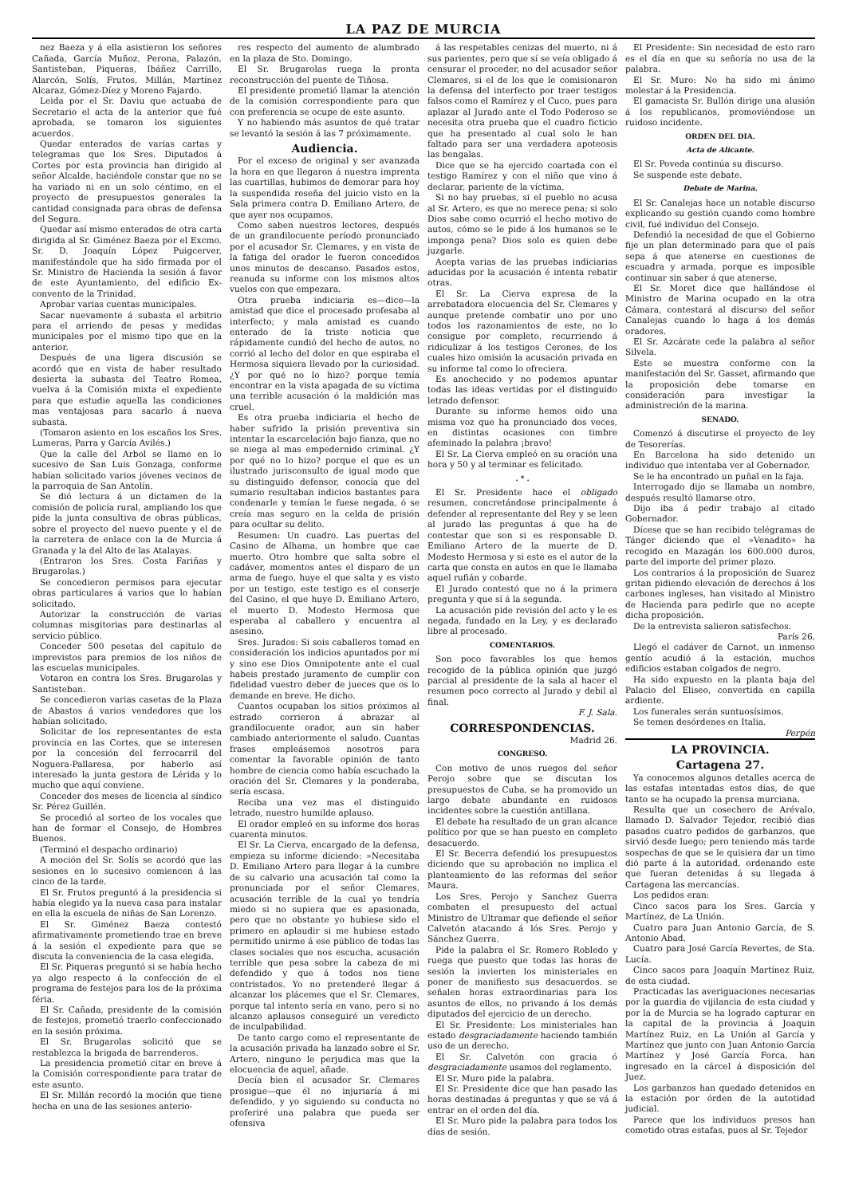LA PAZ DE MURCIA
nez Baeza y á ella asistieron los señores Cañada, García Muñoz, Perona, Palazón, Santisteban, Piqueras, Ibáñez Carrillo, Alarcón, Solís, Frutos, Millán, Martínez Alcaraz, Gómez-Díez y Moreno Fajardo.
Leida por el Sr. Daviu que actuaba de Secretario el acta de la anterior que fué aprobada, se tomaron los siguientes acuerdos.
Quedar enterados de varias cartas y telegramas que los Sres. Diputados á Cortes por esta provincia han dirigido al señor Alcalde, haciéndole constar que no se ha variado ni en un solo céntimo, en el proyecto de presupuestos generales la cantidad consignada para obras de defensa del Segura.
Quedar así mismo enterados de otra carta dirigida al Sr. Giménez Baeza por el Excmo. Sr. D. Joaquín López Puigcerver, manifestándole que ha sido firmada por el Sr. Ministro de Hacienda la sesión á favor de este Ayuntamiento, del edificio Ex-convento de la Trinidad.
Aprobar varias cuentas municipales.
Sacar nuevamente á subasta el arbitrio para el arriendo de pesas y medidas municipales por el mismo tipo que en la anterior.
Después de una ligera discusión se acordó que en vista de haber resultado desierta la subasta del Teatro Romea, vuelva á la Comisión mixta el expediente para que estudie aquella las condiciones mas ventajosas para sacarlo á nueva subasta.
(Tomaron asiento en los escaños los Sres. Lumeras, Parra y García Avilés.)
Que la calle del Arbol se llame en lo sucesivo de San Luis Gonzaga, conforme habían solicitado varios jóvenes vecinos de la parroquia de San Antolín.
Se dió lectura á un dictamen de la comisión de policía rural, ampliando los que pide la junta consultiva de obras públicas, sobre el proyecto del nuevo puente y el de la carretera de enlace con la de Murcia á Granada y la del Alto de las Atalayas.
(Entraron los Sres. Costa Fariñas y Brugarolas.)
Se concedieron permisos para ejecutar obras particulares á varios que lo habían solicitado.
Autorizar la construcción de varias columnas misgitorias para destinarlas al servicio público.
Conceder 500 pesetas del capítulo de imprevistos para premios de los niños de las escuelas municipales.
Votaron en contra los Sres. Brugarolas y Santisteban.
Se concedieron varias casetas de la Plaza de Abastos á varios vendedores que los habían solicitado.
Solicitar de los representantes de esta provincia en las Cortes, que se interesen por la concesión del ferrocarril del Noguera-Pallaresa, por haberlo así interesado la junta gestora de Lérida y lo mucho que aquí conviene.
Conceder dos meses de licencia al síndico Sr. Pérez Guillén.
Se procedió al sorteo de los vocales que han de formar el Consejo, de Hombres Buenos.
(Terminó el despacho ordinario)
A moción del Sr. Solís se acordó que las sesiones en lo sucesivo comiencen á las cinco de la tarde.
El Sr. Frutos preguntó á la presidencia si había elegido ya la nueva casa para instalar en ella la escuela de niñas de San Lorenzo.
El Sr. Giménez Baeza contestó afirmativamente prometiendo trae en breve á la sesión el expediente para que se discuta la conveniencia de la casa elegida.
El Sr. Piqueras preguntó si se había hecho ya algo respecto á la confección de el programa de festejos para los de la próxima féria.
El Sr. Cañada, presidente de la comisión de festejos, prometió traerlo confeccionado en la sesión próxima.
El Sr. Brugarolas solicitó que se restablezca la brigada de barrenderos.
La presidencia prometió citar en breve á la Comisión correspondiente para tratar de este asunto.
El Sr. Millán recordó la moción que tiene hecha en una de las sesiones anterio-
res respecto del aumento de alumbrado en la plaza de Sto. Domingo.
El Sr. Brugarolas ruega la pronta reconstrucción del puente de Tiñosa.
El presidente prometió llamar la atención de la comisión correspondiente para que con preferencia se ocupe de este asunto.
Y no habiendo más asuntos de qué tratar se levantó la sesión á las 7 próximamente.
Audiencia.
Por el exceso de original y ser avanzada la hora en que llegaron á nuestra imprenta las cuartillas, hubimos de demorar para hoy la suspendida reseña del juicio visto en la Sala primera contra D. Emiliano Artero, de que ayer nos ocupamos.
Como saben nuestros lectores, después de un grandilocuente período pronunciado por el acusador Sr. Clemares, y en vista de la fatiga del orador le fueron concedidos unos minutos de descanso. Pasados estos, reanuda su informe con los mismos altos vuelos con que empezara.
Otra prueba indiciaria es—dice—la amistad que dice el procesado profesaba al interfecto; y mala amistad es cuando enterado de la triste noticia que rápidamente cundió del hecho de autos, no corrió al lecho del dolor en que espiraba el Hermosa siquiera llevado por la curiosidad. ¿Y por qué no lo hizo? porque temía encontrar en la vista apagada de su víctima una terrible acusación ó la maldición mas cruel.
Es otra prueba indiciaria el hecho de haber sufrido la prisión preventiva sin intentar la escarcelación bajo fianza, que no se niega al mas empedernido criminal. ¿Y por qué no lo hizo? porque el que es un ilustrado jurisconsulto de igual modo que su distinguido defensor, conocía que del sumario resultaban indicios bastantes para condenarle y temían le fuese negada, ó se creía mas seguro en la celda de prisión para ocultar su delito.
Resumen: Un cuadro. Las puertas del Casino de Alhama, un hombre que cae muerto. Otro hombre que salta sobre el cadáver, momentos antes el disparo de un arma de fuego, huye el que salta y es visto por un testigo, este testigo es el conserje del Casino, el que huye D. Emiliano Artero, el muerto D. Modesto Hermosa que esperaba al caballero y encuentra al asesino.
Sres. Jurados: Si sois caballeros tomad en consideración los indicios apuntados por mí y sino ese Dios Omnipotente ante el cual habeis prestado juramento de cumplir con fidelidad vuestro deber de jueces que os lo demande en breve. He dicho.
Cuantos ocupaban los sitios próximos al estrado corrieron á abrazar al grandilocuente orador, aun sin haber cambiado anteriormente el saludo. Cuantas frases empleásemos nosotros para comentar la favorable opinión de tanto hombre de ciencia como había escuchado la oración del Sr. Clemares y la ponderaba, sería escasa.
Reciba una vez mas el distinguido letrado, nuestro humilde aplauso.
El orador empleó en su informe dos horas cuarenta minutos.
El Sr. La Cierva, encargado de la defensa, empieza su informe diciendo: »Necesitaba D. Emiliano Artero para llegar á la cumbre de su calvario una acusación tal como la pronunciada por el señor Clemares, acusación terrible de la cual yo tendría miedo si no supiera que es apasionada, pero que no obstante yo hubiese sido el primero en aplaudir si me hubiese estado permitido unirme á ese público de todas las clases sociales que nos escucha, acusación terrible que pesa sobre la cabeza de mi defendido y que á todos nos tiene contristados. Yo no pretenderé llegar á alcanzar los plácemes que el Sr. Clemares, porque tal intento sería en vano, pero si no alcanzo aplausos conseguiré un veredicto de inculpabilidad.
De tanto cargo como el representante de la acusación privada ha lanzado sobre el Sr. Artero, ninguno le perjudica mas que la elocuencia de aquel, añade.
Decía bien el acusador Sr. Clemares prosigue—que él no injuriaría á mi defendido, y yo siguiendo su conducta no proferiré una palabra que pueda ser ofensiva
á las respetables cenizas del muerto, ni á sus parientes, pero que sí se veía obligado á censurar el proceder, no del acusador señor Clemares, si el de los que le comisionaron la defensa del interfecto por traer testigos falsos como el Ramírez y el Cuco, pues para aplazar al Jurado ante el Todo Poderoso se necesita otra prueba que el cuadro ficticio que ha presentado al cual solo le han faltado para ser una verdadera apoteosis las bengalas.
Dice que se ha ejercido coartada con el testigo Ramírez y con el niño que vino á declarar, pariente de la víctima.
Si no hay pruebas, si el pueblo no acusa al Sr. Artero, es que no merece pena; si solo Dios sabe como ocurrió el hecho motivo de autos, cómo se le pide á los humanos se le imponga pena? Dios solo es quien debe juzgarle.
Acepta varias de las pruebas indiciarias aducidas por la acusación é intenta rebatir otras.
El Sr. La Cierva expresa de la arrebatadora elocuencia del Sr. Clemares y aunque pretende combatir uno por uno todos los razonamientos de este, no lo consigue por completo, recurriendo á ridiculizar á los testigos Cerones, de los cuales hizo omisión la acusación privada en su informe tal como lo ofreciera.
Es anochecido y no podemos apuntar todas las ideas vertidas por el distinguido letrado defensor.
Durante su informe hemos oido una misma voz que ha pronunciado dos veces, en distintas ocasiones con timbre afeminado la palabra ¡bravo!
El Sr. La Cierva empleó en su oración una hora y 50 y al terminar es felicitado.
. * .
El Sr. Presidente hace el obligado resumen, concretándose principalmente á defender al representante del Rey y se leen al jurado las preguntas á que ha de contestar que son si es responsable D. Emiliano Artero de la muerte de D. Modesto Hermosa y si este es el autor de la carta que consta en autos en que le llamaba aquel rufián y cobarde.
El Jurado contestó que no á la primera pregunta y que sí á la segunda.
La acusación pide revisión del acto y le es negada, fundado en la Ley, y es declarado libre al procesado.
COMENTARIOS.
Son poco favorables los que hemos recogido de la pública opinión que juzgó parcial al presidente de la sala al hacer el resumen poco correcto al Jurado y debil al final.
F. J. Sala.
CORRESPONDENCIAS.
Madrid 26.
CONGRESO.
Con motivo de unos ruegos del señor Perojo sobre que se discutan los presupuestos de Cuba, se ha promovido un largo debate abundante en ruidosos incidentes sobre la cuestión antillana.
El debate ha resultado de un gran alcance político por que se han puesto en completo desacuerdo.
El Sr. Becerra defendió los presupuestos diciendo que su aprobación no implica el planteamiento de las reformas del señor Maura.
Los Sres. Perojo y Sanchez Guerra combaten el presupuesto del actual Ministro de Ultramar que defiende el señor Calvetón atacando á lós Sres. Perojo y Sánchez Guerra.
Pide la palabra el Sr. Romero Robledo y ruega que puesto que todas las horas de sesión la invierten los ministeriales en poner de manifiesto sus desacuerdos. se señalen horas extraordinarias para los asuntos de ellos, no privando á los demás diputados del ejercicio de un derecho.
El Sr. Presidente: Los ministeriales han estado desgraciadamente haciendo también uso de un derecho.
El Sr. Calvetón con gracia ó desgraciadamente usamos del reglamento.
El Sr. Muro pide la palabra.
El Sr. Presidente dice que han pasado las horas destinadas á preguntas y que se vá á entrar en el orden del día.
El Sr. Muro pide la palabra para todos los días de sesión.
El Presidente: Sin necesidad de esto raro es el día en que su señoría no usa de la palabra.
El Sr. Muro: No ha sido mi ánimo molestar á la Presidencia.
El gamacista Sr. Bullón dirige una alusión á los republicanos, promoviéndose un ruidoso incidente.
ORDEN DEL DIA.
Acta de Alicante.
El Sr. Poveda continúa su discurso.
Se suspende este debate.
Debate de Marina.
El Sr. Canalejas hace un notable discurso explicando su gestión cuando como hombre civil, fué individuo del Consejo.
Defendió la necesidad de que el Gobierno fije un plan determinado para que el país sepa á que atenerse en cuestiones de escuadra y armada, porque es imposible continuar sin saber á que atenerse.
El Sr. Moret dice que hallándose el Ministro de Marina ocupado en la otra Cámara, contestará al discurso del señor Canalejas cuando lo haga á los demás oradores.
El Sr. Azcárate cede la palabra al señor Silvela.
Este se muestra conforme con la manifestación del Sr. Gasset, afirmando que la proposición debe tomarse en consideración para investigar la administreción de la marina.
SENADO.
Comenzó á discutirse el proyecto de ley de Tesorerías.
En Barcelona ha sido detenido un individuo que intentaba ver al Gobernador.
Se le ha encontrado un puñal en la faja.
Interrogado dijo se llamaba un nombre, después resultó llamarse otro.
Dijo iba á pedir trabajo al citado Gobernador.
Dícese que se han recibido telégramas de Tánger diciendo que el »Venadito» ha recogido en Mazagán los 600.000 duros, parte del importe del primer plazo.
Los contrarios á la proposición de Suarez gritan pidiendo elevación de derechos á los carbones ingleses, han visitado al Ministro de Hacienda para pedirle que no acepte dicha proposición.
De la entrevista salieron satisfechos.
París 26.
Llegó el cadáver de Carnot, un inmenso gentío acudió á la estación, muchos edificios estaban colgados de negro.
Ha sido expuesto en la planta baja del Palacio del Eliseo, convertida en capilla ardiente.
Los funerales serán suntuosísimos.
Se temen desórdenes en Italia.
Perpén
LA PROVINCIA.
Cartagena 27.
Ya conocemos algunos detalles acerca de las estafas intentadas estos días, de que tanto se ha ocupado la prensa murciana.
Resulta que un cosechero de Arévalo, llamado D. Salvador Tejedor, recibió dias pasados cuatro pedidos de garbanzos, que sirvió desde luego; pero teniendo más tarde sospechas de que se le quisiera dar un timo dió parte á la autoridad, ordenando este que fueran detenidas á su llegada á Cartagena las mercancías.
Los pedidos eran:
Cinco sacos para los Sres. García y Martínez, de La Unión.
Cuatro para Juan Antonio García, de S. Antonio Abad.
Cuatro para José García Revertes, de Sta. Lucía.
Cinco sacos para Joaquín Martínez Ruiz, de esta ciudad.
Practicadas las averiguaciones necesarias por la guardia de vijilancia de esta ciudad y por la de Murcia se ha logrado capturar en la capital de la provincia á Joaquin Martínez Ruiz, en La Unión al García y Martínez que junto con Juan Antonio García Martínez y José García Forca, han ingresado en la cárcel á disposición del Juez.
Los garbanzos han quedado detenidos en la estación por órden de la autotidad judicial.
Parece que los individuos presos han cometido otras estafas, pues al Sr. Tejedor